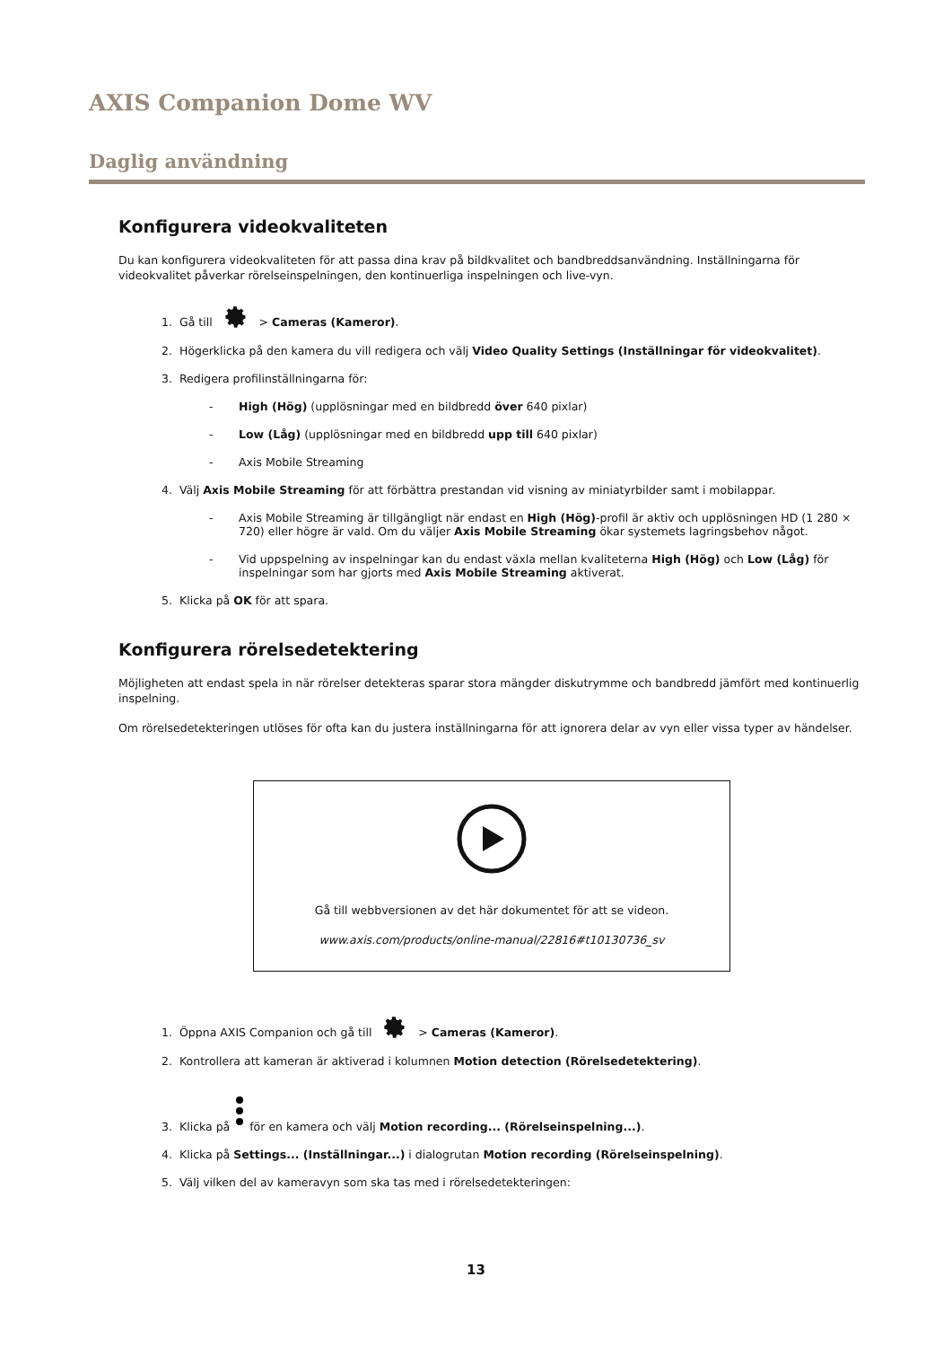AXIS Companion Dome WV
Daglig användning
Konfigurera videokvaliteten
Du kan konfigurera videokvaliteten för att passa dina krav på bildkvalitet och bandbreddsanvändning. Inställningarna för videokvalitet påverkar rörelseinspelningen, den kontinuerliga inspelningen och live-vyn.
1. Gå till > Cameras (Kameror).
2. Högerklicka på den kamera du vill redigera och välj Video Quality Settings (Inställningar för videokvalitet).
3. Redigera profilinställningarna för:
- High (Hög) (upplösningar med en bildbredd över 640 pixlar)
- Low (Låg) (upplösningar med en bildbredd upp till 640 pixlar)
- Axis Mobile Streaming
4. Välj Axis Mobile Streaming för att förbättra prestandan vid visning av miniatyrbilder samt i mobilappar.
- Axis Mobile Streaming är tillgängligt när endast en High (Hög)-profil är aktiv och upplösningen HD (1 280 × 720) eller högre är vald. Om du väljer Axis Mobile Streaming ökar systemets lagringsbehov något.
- Vid uppspelning av inspelningar kan du endast växla mellan kvaliteterna High (Hög) och Low (Låg) för inspelningar som har gjorts med Axis Mobile Streaming aktiverat.
5. Klicka på OK för att spara.
Konfigurera rörelsedetektering
Möjligheten att endast spela in när rörelser detekteras sparar stora mängder diskutrymme och bandbredd jämfört med kontinuerlig inspelning.
Om rörelsedetekteringen utlöses för ofta kan du justera inställningarna för att ignorera delar av vyn eller vissa typer av händelser.
Gå till webbversionen av det här dokumentet för att se videon.
www.axis.com/products/online-manual/22816#t10130736_sv
1. Öppna AXIS Companion och gå till > Cameras (Kameror).
2. Kontrollera att kameran är aktiverad i kolumnen Motion detection (Rörelsedetektering).
3. Klicka på för en kamera och välj Motion recording... (Rörelseinspelning...).
4. Klicka på Settings... (Inställningar...) i dialogrutan Motion recording (Rörelseinspelning).
5. Välj vilken del av kameravyn som ska tas med i rörelsedetekteringen:
13